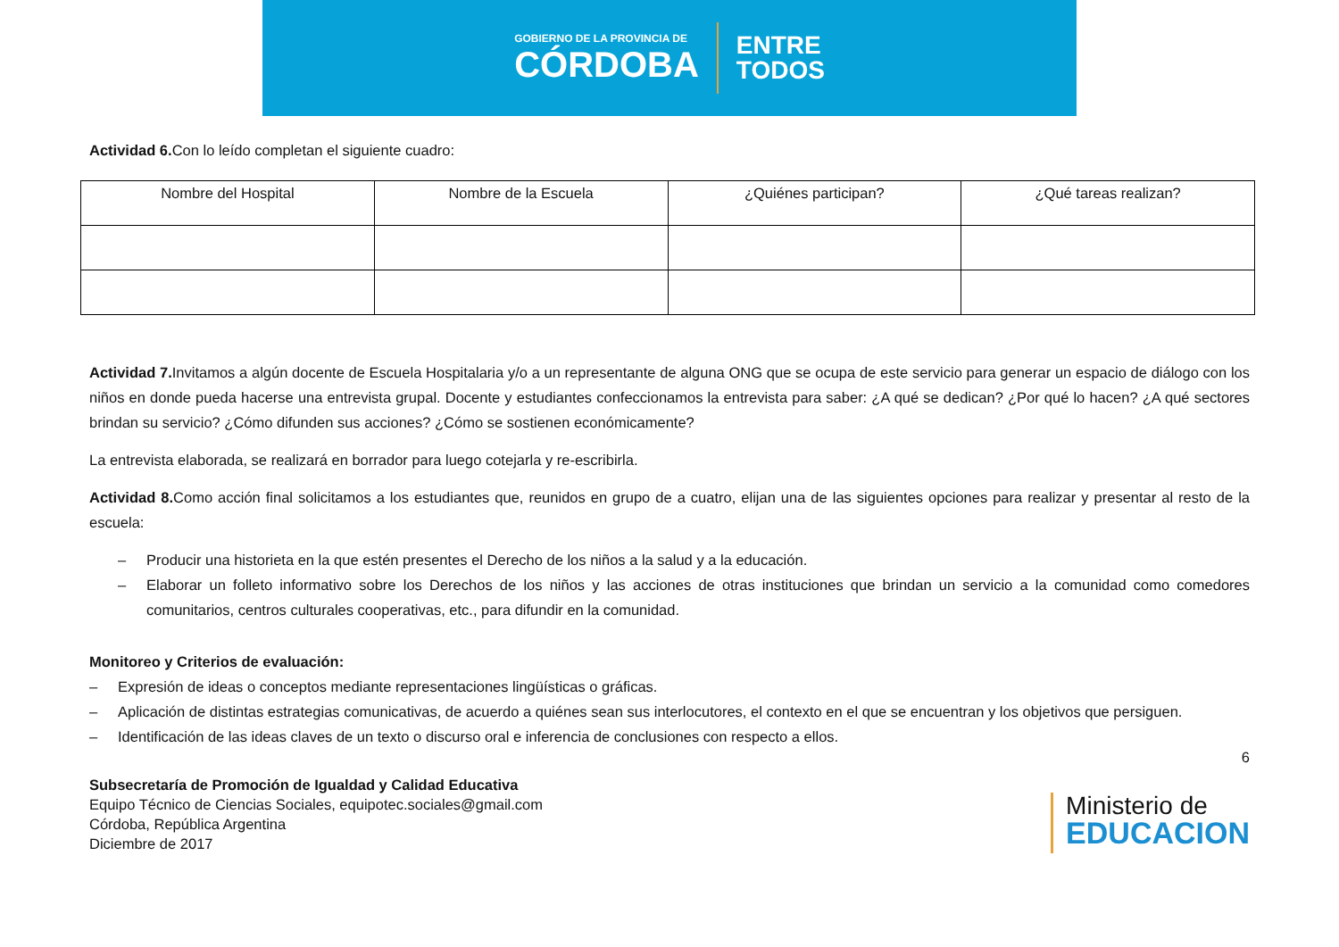GOBIERNO DE LA PROVINCIA DE
CÓRDOBA
ENTRE
TODOS
Actividad 6. Con lo leído completan el siguiente cuadro:
| Nombre del Hospital | Nombre de la Escuela | ¿Quiénes participan? | ¿Qué tareas realizan? |
Actividad 7. Invitamos a algún docente de Escuela Hospitalaria y/o a un representante de alguna ONG que se ocupa de este servicio para generar un espacio de diálogo con los niños en donde pueda hacerse una entrevista grupal. Docente y estudiantes confeccionamos la entrevista para saber: ¿A qué se dedican? ¿Por qué lo hacen? ¿A qué sectores brindan su servicio? ¿Cómo difunden sus acciones? ¿Cómo se sostienen económicamente?
La entrevista elaborada, se realizará en borrador para luego cotejarla y re-escribirla.
Actividad 8. Como acción final solicitamos a los estudiantes que, reunidos en grupo de a cuatro, elijan una de las siguientes opciones para realizar y presentar al resto de la escuela:
– Producir una historieta en la que estén presentes el Derecho de los niños a la salud y a la educación.
– Elaborar un folleto informativo sobre los Derechos de los niños y las acciones de otras instituciones que brindan un servicio a la comunidad como comedores comunitarios, centros culturales cooperativas, etc., para difundir en la comunidad.
Monitoreo y Criterios de evaluación:
– Expresión de ideas o conceptos mediante representaciones lingüísticas o gráficas.
– Aplicación de distintas estrategias comunicativas, de acuerdo a quiénes sean sus interlocutores, el contexto en el que se encuentran y los objetivos que persiguen.
– Identificación de las ideas claves de un texto o discurso oral e inferencia de conclusiones con respecto a ellos.
6
Subsecretaría de Promoción de Igualdad y Calidad Educativa
Equipo Técnico de Ciencias Sociales, equipotec.sociales@gmail.com
Córdoba, República Argentina
Diciembre de 2017
Ministerio de
EDUCACION